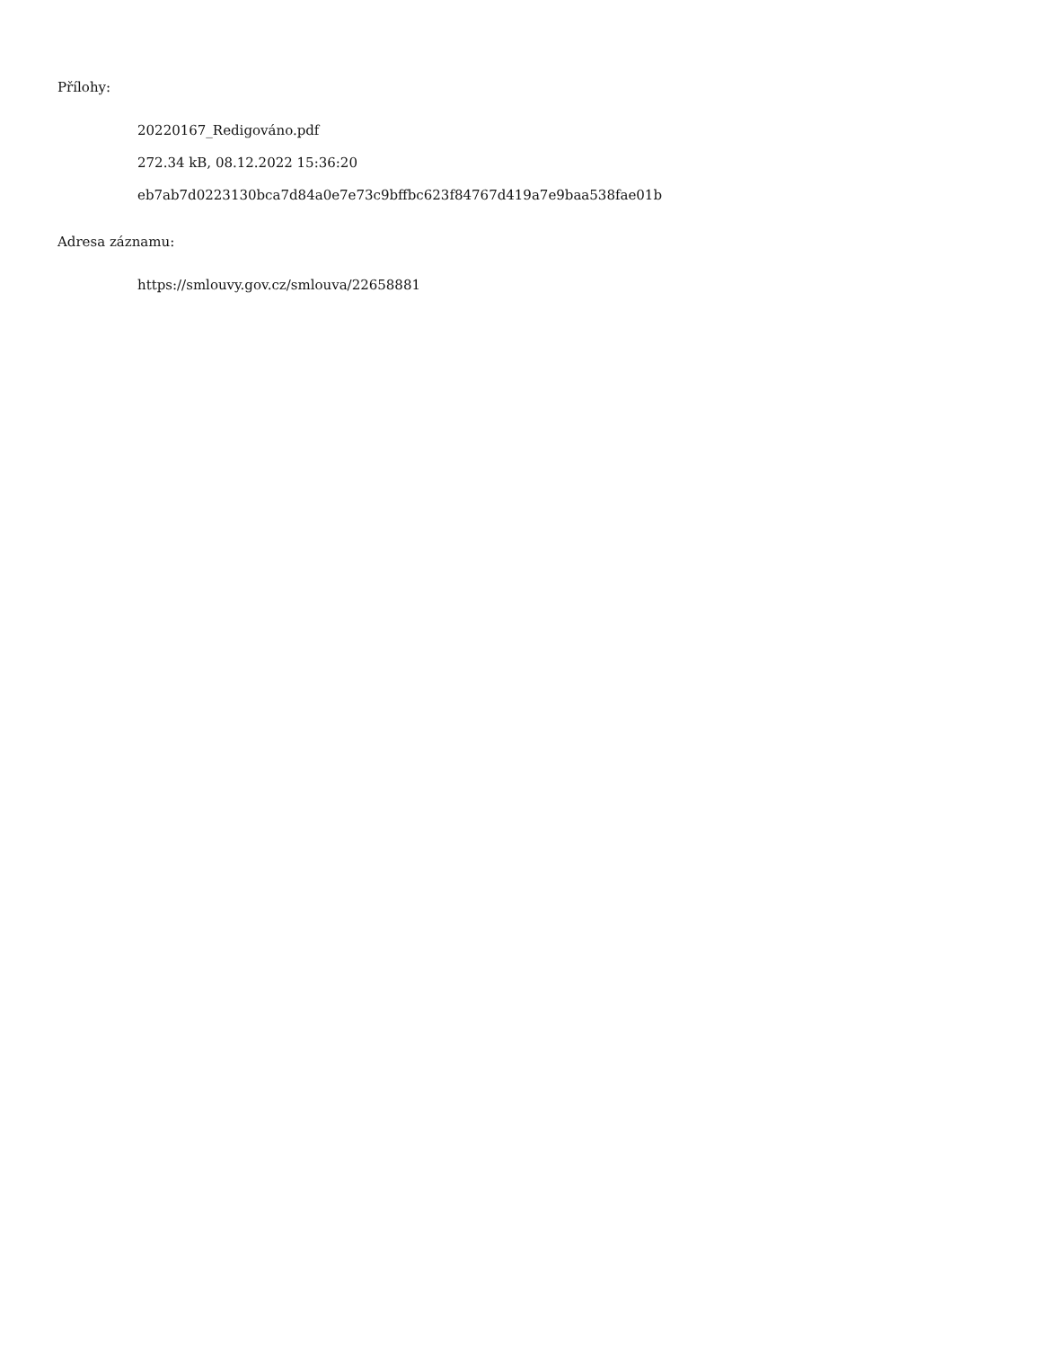Přílohy:
20220167_Redigováno.pdf
272.34 kB, 08.12.2022 15:36:20
eb7ab7d0223130bca7d84a0e7e73c9bffbc623f84767d419a7e9baa538fae01b
Adresa záznamu:
https://smlouvy.gov.cz/smlouva/22658881